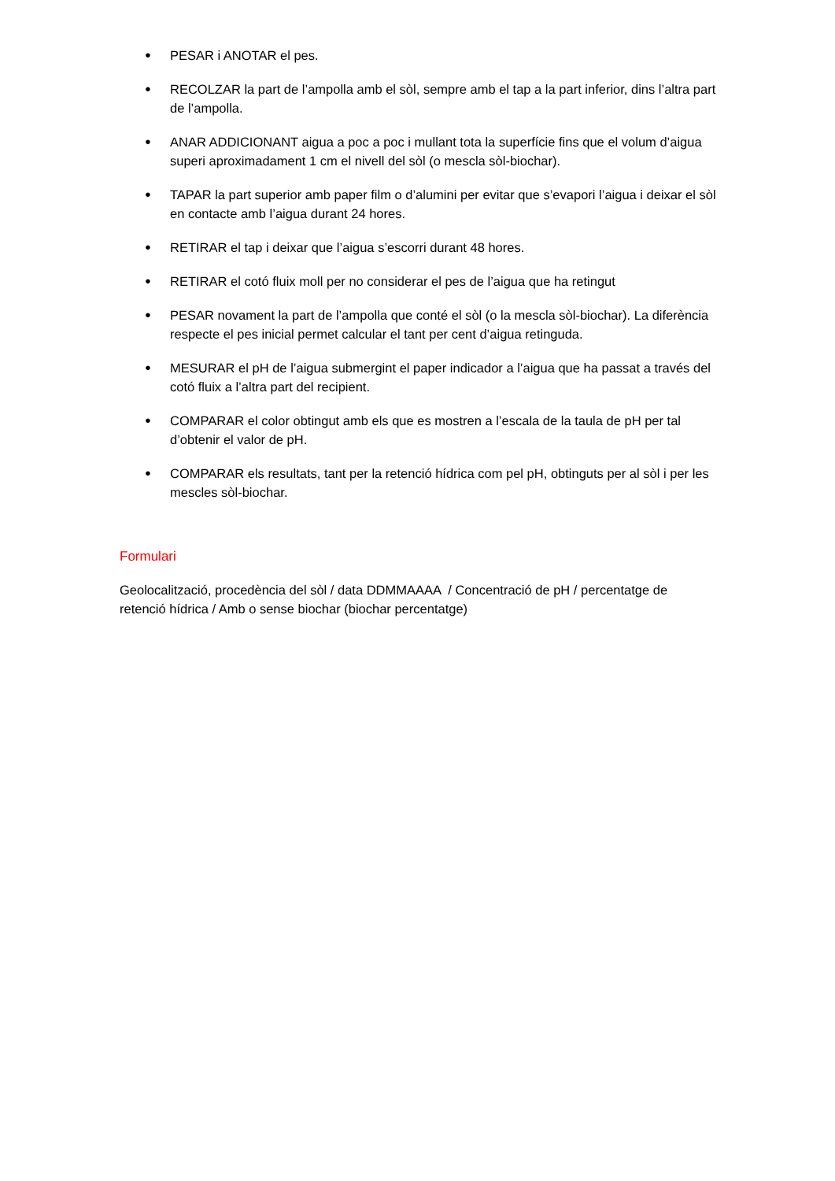● PESAR i ANOTAR el pes.
● RECOLZAR la part de l’ampolla amb el sòl, sempre amb el tap a la part inferior, dins l’altra part de l’ampolla.
● ANAR ADDICIONANT aigua a poc a poc i mullant tota la superfície fins que el volum d’aigua superi aproximadament 1 cm el nivell del sòl (o mescla sòl-biochar).
● TAPAR la part superior amb paper film o d’alumini per evitar que s’evapori l’aigua i deixar el sòl en contacte amb l’aigua durant 24 hores.
● RETIRAR el tap i deixar que l’aigua s’escorri durant 48 hores.
● RETIRAR el cotó fluix moll per no considerar el pes de l’aigua que ha retingut
● PESAR novament la part de l’ampolla que conté el sòl (o la mescla sòl-biochar). La diferència respecte el pes inicial permet calcular el tant per cent d’aigua retinguda.
● MESURAR el pH de l’aigua submergint el paper indicador a l’aigua que ha passat a través del cotó fluix a l’altra part del recipient.
● COMPARAR el color obtingut amb els que es mostren a l’escala de la taula de pH per tal d’obtenir el valor de pH.
● COMPARAR els resultats, tant per la retenció hídrica com pel pH, obtinguts per al sòl i per les mescles sòl-biochar.
Formulari
Geolocalització, procedència del sòl / data DDMMAAAA / Concentració de pH / percentatge de retenció hídrica / Amb o sense biochar (biochar percentatge)